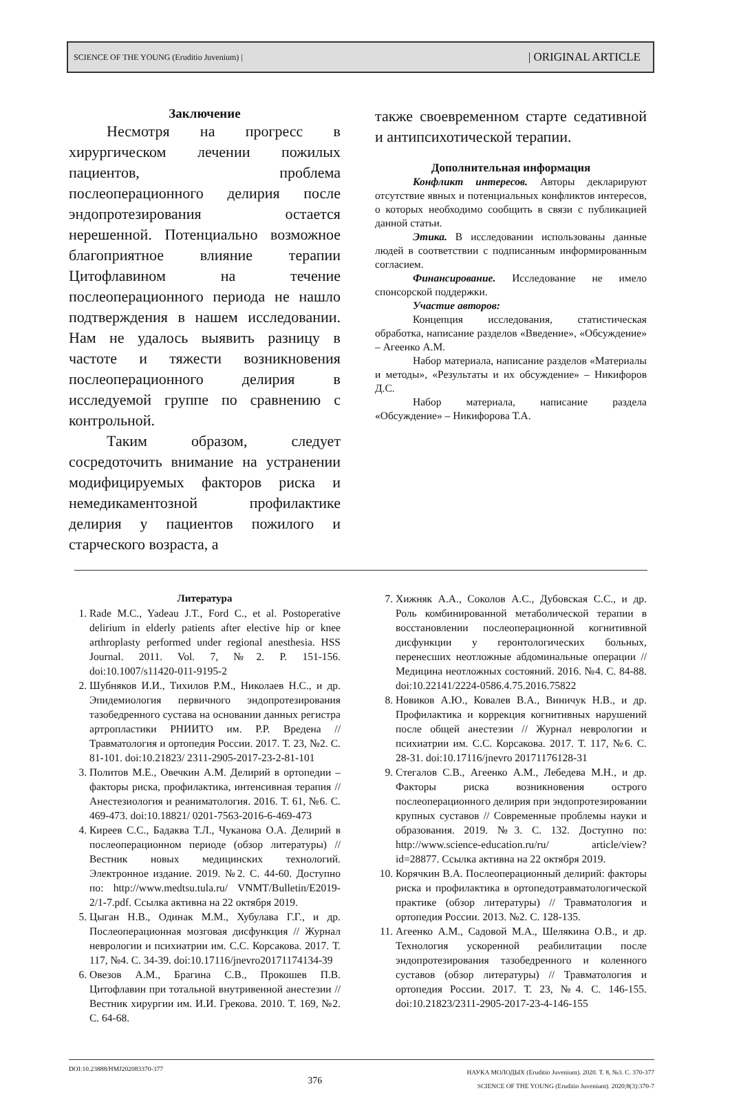SCIENCE OF THE YOUNG (Eruditio Juvenium) | | ORIGINAL ARTICLE
Заключение
Несмотря на прогресс в хирургическом лечении пожилых пациентов, проблема послеоперационного делирия после эндопротезирования остается нерешенной. Потенциально возможное благоприятное влияние терапии Цитофлавином на течение послеоперационного периода не нашло подтверждения в нашем исследовании. Нам не удалось выявить разницу в частоте и тяжести возникновения послеоперационного делирия в исследуемой группе по сравнению с контрольной.
Таким образом, следует сосредоточить внимание на устранении модифицируемых факторов риска и немедикаментозной профилактике делирия у пациентов пожилого и старческого возраста, а
также своевременном старте седативной и антипсихотической терапии.
Дополнительная информация
Конфликт интересов. Авторы декларируют отсутствие явных и потенциальных конфликтов интересов, о которых необходимо сообщить в связи с публикацией данной статьи.
Этика. В исследовании использованы данные людей в соответствии с подписанным информированным согласием.
Финансирование. Исследование не имело спонсорской поддержки.
Участие авторов:
Концепция исследования, статистическая обработка, написание разделов «Введение», «Обсуждение» – Агеенко А.М.
Набор материала, написание разделов «Материалы и методы», «Результаты и их обсуждение» – Никифоров Д.С.
Набор материала, написание раздела «Обсуждение» – Никифорова Т.А.
Литература
1. Rade M.C., Yadeau J.T., Ford C., et al. Postoperative delirium in elderly patients after elective hip or knee arthroplasty performed under regional anesthesia. HSS Journal. 2011. Vol. 7, №2. P. 151-156. doi:10.1007/s11420-011-9195-2
2. Шубняков И.И., Тихилов Р.М., Николаев Н.С., и др. Эпидемиология первичного эндопротезирования тазобедренного сустава на основании данных регистра артропластики РНИИТО им. Р.Р. Вредена // Травматология и ортопедия России. 2017. Т. 23, №2. С. 81-101. doi:10.21823/ 2311-2905-2017-23-2-81-101
3. Политов М.Е., Овечкин А.М. Делирий в ортопедии – факторы риска, профилактика, интенсивная терапия // Анестезиология и реаниматология. 2016. Т. 61, №6. С. 469-473. doi:10.18821/ 0201-7563-2016-6-469-473
4. Киреев С.С., Бадаква Т.Л., Чуканова О.А. Делирий в послеоперационном периоде (обзор литературы) // Вестник новых медицинских технологий. Электронное издание. 2019. №2. С. 44-60. Доступно по: http://www.medtsu.tula.ru/ VNMT/Bulletin/E2019-2/1-7.pdf. Ссылка активна на 22 октября 2019.
5. Цыган Н.В., Одинак М.М., Хубулава Г.Г., и др. Послеоперационная мозговая дисфункция // Журнал неврологии и психиатрии им. С.С. Корсакова. 2017. Т. 117, №4. С. 34-39. doi:10.17116/jnevro20171174134-39
6. Овезов А.М., Брагина С.В., Прокошев П.В. Цитофлавин при тотальной внутривенной анестезии // Вестник хирургии им. И.И. Грекова. 2010. Т. 169, №2. С. 64-68.
7. Хижняк А.А., Соколов А.С., Дубовская С.С., и др. Роль комбинированной метаболической терапии в восстановлении послеоперационной когнитивной дисфункции у геронтологических больных, перенесших неотложные абдоминальные операции // Медицина неотложных состояний. 2016. №4. С. 84-88. doi:10.22141/2224-0586.4.75.2016.75822
8. Новиков А.Ю., Ковалев В.А., Виничук Н.В., и др. Профилактика и коррекция когнитивных нарушений после общей анестезии // Журнал неврологии и психиатрии им. С.С. Корсакова. 2017. Т. 117, №6. С. 28-31. doi:10.17116/jnevro 20171176128-31
9. Стегалов С.В., Агеенко А.М., Лебедева М.Н., и др. Факторы риска возникновения острого послеоперационного делирия при эндопротезировании крупных суставов // Современные проблемы науки и образования. 2019. №3. С. 132. Доступно по: http://www.science-education.ru/ru/ article/view?id=28877. Ссылка активна на 22 октября 2019.
10. Корячкин В.А. Послеоперационный делирий: факторы риска и профилактика в ортопедотравматологической практике (обзор литературы) // Травматология и ортопедия России. 2013. №2. С. 128-135.
11. Агеенко А.М., Садовой М.А., Шелякина О.В., и др. Технология ускоренной реабилитации после эндопротезирования тазобедренного и коленного суставов (обзор литературы) // Травматология и ортопедия России. 2017. Т. 23, №4. С. 146-155. doi:10.21823/2311-2905-2017-23-4-146-155
DOI:10.23888/HMJ202083370-377 376 НАУКА МОЛОДЫХ (Eruditio Juvenium). 2020. Т. 8, №3. С. 370-377
SCIENCE OF THE YOUNG (Eruditio Juvenium). 2020;8(3):370-7